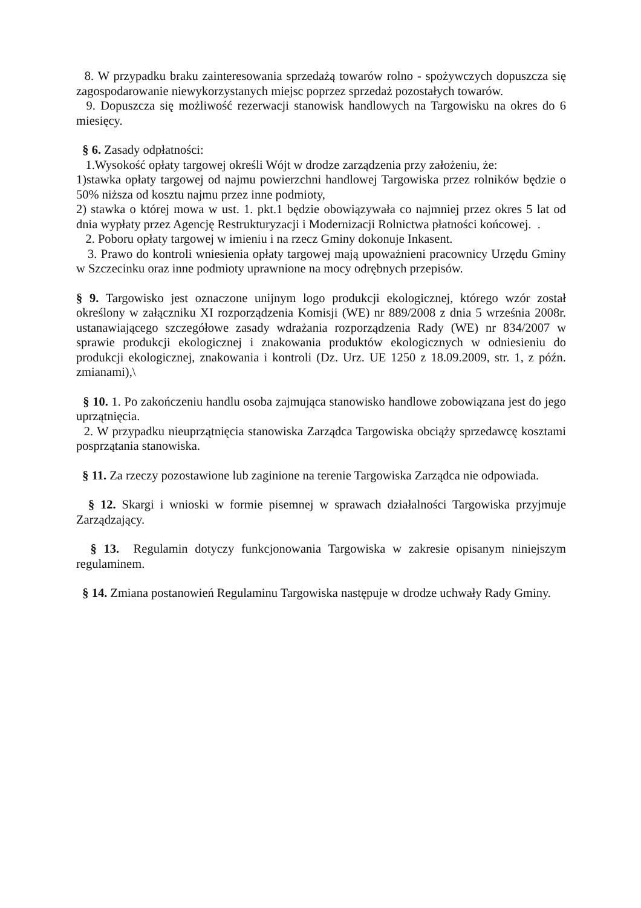8. W przypadku braku zainteresowania sprzedażą towarów rolno - spożywczych dopuszcza się zagospodarowanie niewykorzystanych miejsc poprzez sprzedaż pozostałych towarów.
9. Dopuszcza się możliwość rezerwacji stanowisk handlowych na Targowisku na okres do 6 miesięcy.
§ 6. Zasady odpłatności:
1.Wysokość opłaty targowej określi Wójt w drodze zarządzenia przy założeniu, że:
1)stawka opłaty targowej od najmu powierzchni handlowej Targowiska przez rolników będzie o 50% niższa od kosztu najmu przez inne podmioty,
2) stawka o której mowa w ust. 1. pkt.1 będzie obowiązywała co najmniej przez okres 5 lat od dnia wypłaty przez Agencję Restrukturyzacji i Modernizacji Rolnictwa płatności końcowej. .
2. Poboru opłaty targowej w imieniu i na rzecz Gminy dokonuje Inkasent.
3. Prawo do kontroli wniesienia opłaty targowej mają upoważnieni pracownicy Urzędu Gminy w Szczecinku oraz inne podmioty uprawnione na mocy odrębnych przepisów.
§ 9. Targowisko jest oznaczone unijnym logo produkcji ekologicznej, którego wzór został określony w załączniku XI rozporządzenia Komisji (WE) nr 889/2008 z dnia 5 września 2008r. ustanawiającego szczegółowe zasady wdrażania rozporządzenia Rady (WE) nr 834/2007 w sprawie produkcji ekologicznej i znakowania produktów ekologicznych w odniesieniu do produkcji ekologicznej, znakowania i kontroli (Dz. Urz. UE 1250 z 18.09.2009, str. 1, z późn. zmianami),\
§ 10. 1. Po zakończeniu handlu osoba zajmująca stanowisko handlowe zobowiązana jest do jego uprzątnięcia.
2. W przypadku nieuprzątnięcia stanowiska Zarządca Targowiska obciąży sprzedawcę kosztami posprzątania stanowiska.
§ 11. Za rzeczy pozostawione lub zaginione na terenie Targowiska Zarządca nie odpowiada.
§ 12. Skargi i wnioski w formie pisemnej w sprawach działalności Targowiska przyjmuje Zarządzający.
§ 13. Regulamin dotyczy funkcjonowania Targowiska w zakresie opisanym niniejszym regulaminem.
§ 14. Zmiana postanowień Regulaminu Targowiska następuje w drodze uchwały Rady Gminy.